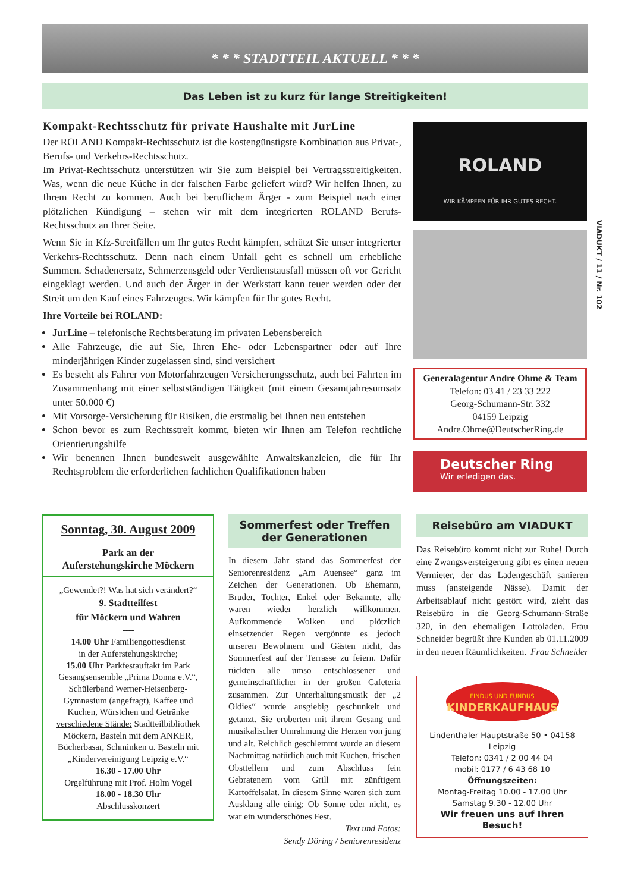* * * STADTTEIL AKTUELL * * *
Das Leben ist zu kurz für lange Streitigkeiten!
Kompakt-Rechtsschutz für private Haushalte mit JurLine
Der ROLAND Kompakt-Rechtsschutz ist die kostengünstigste Kombination aus Privat-, Berufs- und Verkehrs-Rechtsschutz.
Im Privat-Rechtsschutz unterstützen wir Sie zum Beispiel bei Vertragsstreitigkeiten. Was, wenn die neue Küche in der falschen Farbe geliefert wird? Wir helfen Ihnen, zu Ihrem Recht zu kommen. Auch bei beruflichem Ärger - zum Beispiel nach einer plötzlichen Kündigung – stehen wir mit dem integrierten ROLAND Berufs-Rechtsschutz an Ihrer Seite.
Wenn Sie in Kfz-Streitfällen um Ihr gutes Recht kämpfen, schützt Sie unser integrierter Verkehrs-Rechtsschutz. Denn nach einem Unfall geht es schnell um erhebliche Summen. Schadenersatz, Schmerzensgeld oder Verdienstausfall müssen oft vor Gericht eingeklagt werden. Und auch der Ärger in der Werkstatt kann teuer werden oder der Streit um den Kauf eines Fahrzeuges. Wir kämpfen für Ihr gutes Recht.
Ihre Vorteile bei ROLAND:
JurLine – telefonische Rechtsberatung im privaten Lebensbereich
Alle Fahrzeuge, die auf Sie, Ihren Ehe- oder Lebenspartner oder auf Ihre minderjährigen Kinder zugelassen sind, sind versichert
Es besteht als Fahrer von Motorfahrzeugen Versicherungsschutz, auch bei Fahrten im Zusammenhang mit einer selbstständigen Tätigkeit (mit einem Gesamtjahresumsatz unter 50.000 €)
Mit Vorsorge-Versicherung für Risiken, die erstmalig bei Ihnen neu entstehen
Schon bevor es zum Rechtsstreit kommt, bieten wir Ihnen am Telefon rechtliche Orientierungshilfe
Wir benennen Ihnen bundesweit ausgewählte Anwaltskanzleien, die für Ihr Rechtsproblem die erforderlichen fachlichen Qualifikationen haben
ROLAND
WIR KÄMPFEN FÜR IHR GUTES RECHT.
Generalagentur Andre Ohme & Team
Telefon: 03 41 / 23 33 222
Georg-Schumann-Str. 332
04159 Leipzig
Andre.Ohme@DeutscherRing.de
Deutscher Ring
Wir erledigen das.
VIADUKT / 11 / Nr. 102
Sonntag, 30. August 2009
Park an der
Auferstehungskirche Möckern
„Gewendet?! Was hat sich verändert?“
9. Stadtteilfest
für Möckern und Wahren
----
14.00 Uhr Familiengottesdienst
in der Auferstehungskirche;
15.00 Uhr Parkfestauftakt im Park Gesangsensemble „Prima Donna e.V.“, Schülerband Werner-Heisenberg-Gymnasium (angefragt), Kaffee und Kuchen, Würstchen und Getränke verschiedene Stände: Stadtteilbibliothek Möckern, Basteln mit dem ANKER, Bücherbasar, Schminken u. Basteln mit „Kindervereinigung Leipzig e.V.“
16.30 - 17.00 Uhr
Orgelführung mit Prof. Holm Vogel
18.00 - 18.30 Uhr
Abschlusskonzert
Sommerfest oder Treffen
der Generationen
In diesem Jahr stand das Sommerfest der Seniorenresidenz „Am Auensee“ ganz im Zeichen der Generationen. Ob Ehemann, Bruder, Tochter, Enkel oder Bekannte, alle waren wieder herzlich willkommen. Aufkommende Wolken und plötzlich einsetzender Regen vergönnte es jedoch unseren Bewohnern und Gästen nicht, das Sommerfest auf der Terrasse zu feiern. Dafür rückten alle umso entschlossener und gemeinschaftlicher in der großen Cafeteria zusammen. Zur Unterhaltungsmusik der „2 Oldies“ wurde ausgiebig geschunkelt und getanzt. Sie eroberten mit ihrem Gesang und musikalischer Umrahmung die Herzen von jung und alt. Reichlich geschlemmt wurde an diesem Nachmittag natürlich auch mit Kuchen, frischen Obsttellern und zum Abschluss fein Gebratenem vom Grill mit zünftigem Kartoffelsalat. In diesem Sinne waren sich zum Ausklang alle einig: Ob Sonne oder nicht, es war ein wunderschönes Fest.
Text und Fotos:
Sendy Döring / Seniorenresidenz
Reisebüro am VIADUKT
Das Reisebüro kommt nicht zur Ruhe! Durch eine Zwangsversteigerung gibt es einen neuen Vermieter, der das Ladengeschäft sanieren muss (ansteigende Nässe). Damit der Arbeitsablauf nicht gestört wird, zieht das Reisebüro in die Georg-Schumann-Straße 320, in den ehemaligen Lottoladen. Frau Schneider begrüßt ihre Kunden ab 01.11.2009 in den neuen Räumlichkeiten. Frau Schneider
FINDUS UND FUNDUS
KINDERKAUFHAUS
Lindenthaler Hauptstraße 50 • 04158 Leipzig
Telefon: 0341 / 2 00 44 04
mobil: 0177 / 6 43 68 10
Öffnungszeiten:
Montag-Freitag 10.00 - 17.00 Uhr
Samstag 9.30 - 12.00 Uhr
Wir freuen uns auf Ihren Besuch!